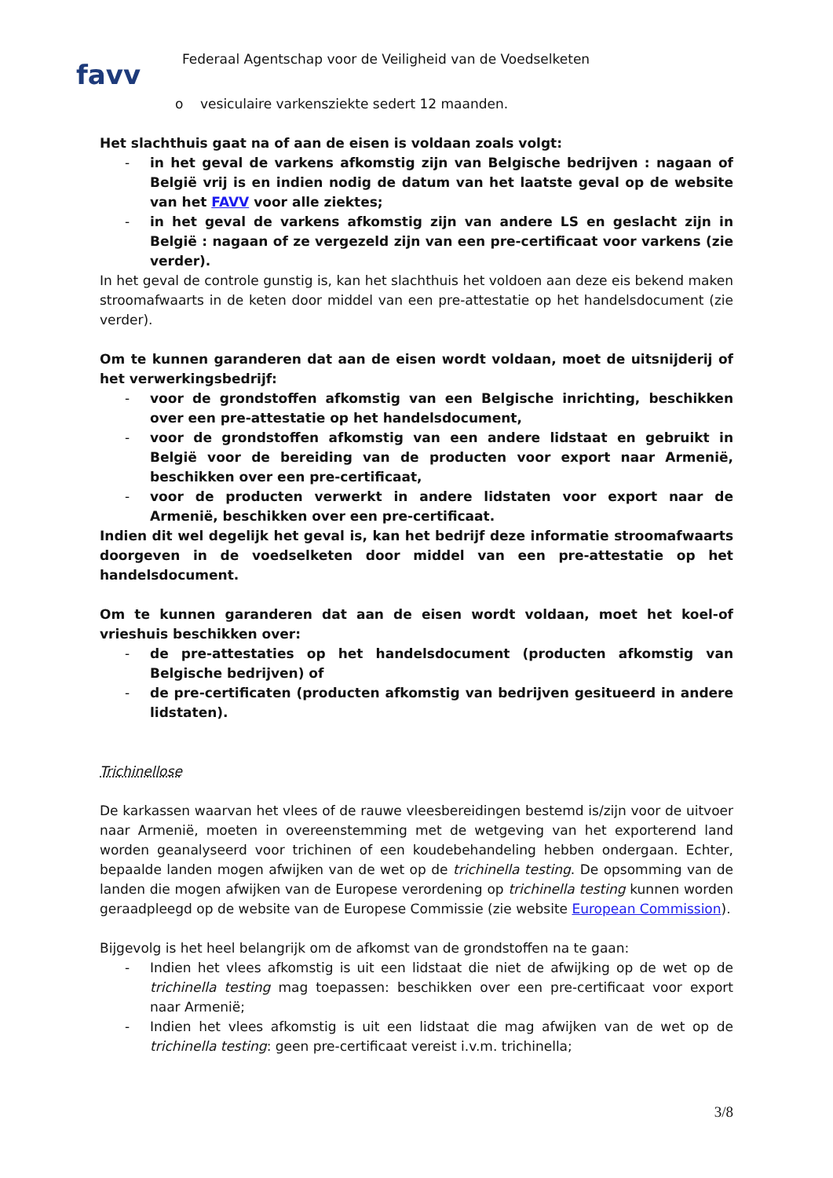favv
Federaal Agentschap voor de Veiligheid van de Voedselketen
o vesiculaire varkensziekte sedert 12 maanden.
Het slachthuis gaat na of aan de eisen is voldaan zoals volgt:
- in het geval de varkens afkomstig zijn van Belgische bedrijven : nagaan of België vrij is en indien nodig de datum van het laatste geval op de website van het FAVV voor alle ziektes;
- in het geval de varkens afkomstig zijn van andere LS en geslacht zijn in België : nagaan of ze vergezeld zijn van een pre-certificaat voor varkens (zie verder).
In het geval de controle gunstig is, kan het slachthuis het voldoen aan deze eis bekend maken stroomafwaarts in de keten door middel van een pre-attestatie op het handelsdocument (zie verder).
Om te kunnen garanderen dat aan de eisen wordt voldaan, moet de uitsnijderij of het verwerkingsbedrijf:
- voor de grondstoffen afkomstig van een Belgische inrichting, beschikken over een pre-attestatie op het handelsdocument,
- voor de grondstoffen afkomstig van een andere lidstaat en gebruikt in België voor de bereiding van de producten voor export naar Armenië, beschikken over een pre-certificaat,
- voor de producten verwerkt in andere lidstaten voor export naar de Armenië, beschikken over een pre-certificaat.
Indien dit wel degelijk het geval is, kan het bedrijf deze informatie stroomafwaarts doorgeven in de voedselketen door middel van een pre-attestatie op het handelsdocument.
Om te kunnen garanderen dat aan de eisen wordt voldaan, moet het koel-of vrieshuis beschikken over:
- de pre-attestaties op het handelsdocument (producten afkomstig van Belgische bedrijven) of
- de pre-certificaten (producten afkomstig van bedrijven gesitueerd in andere lidstaten).
Trichinellose
De karkassen waarvan het vlees of de rauwe vleesbereidingen bestemd is/zijn voor de uitvoer naar Armenië, moeten in overeenstemming met de wetgeving van het exporterend land worden geanalyseerd voor trichinen of een koudebehandeling hebben ondergaan. Echter, bepaalde landen mogen afwijken van de wet op de trichinella testing. De opsomming van de landen die mogen afwijken van de Europese verordening op trichinella testing kunnen worden geraadpleegd op de website van de Europese Commissie (zie website European Commission).
Bijgevolg is het heel belangrijk om de afkomst van de grondstoffen na te gaan:
- Indien het vlees afkomstig is uit een lidstaat die niet de afwijking op de wet op de trichinella testing mag toepassen: beschikken over een pre-certificaat voor export naar Armenië;
- Indien het vlees afkomstig is uit een lidstaat die mag afwijken van de wet op de trichinella testing: geen pre-certificaat vereist i.v.m. trichinella;
3/8